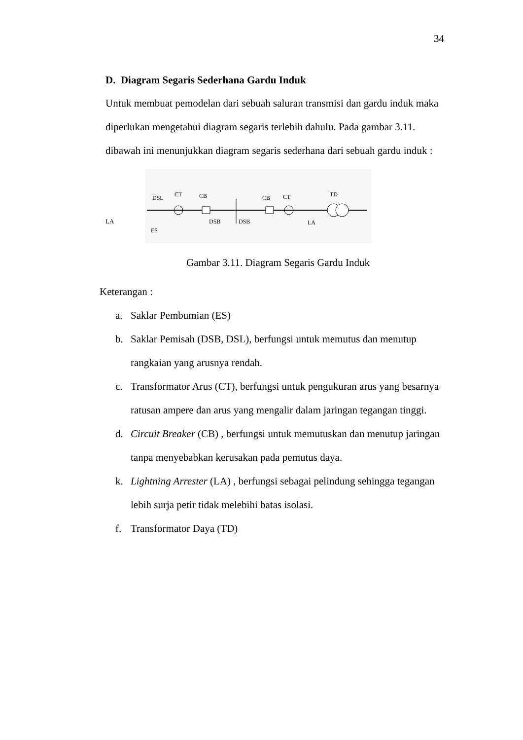34
D. Diagram Segaris Sederhana Gardu Induk
Untuk membuat pemodelan dari sebuah saluran transmisi dan gardu induk maka diperlukan mengetahui diagram segaris terlebih dahulu. Pada gambar 3.11. dibawah ini menunjukkan diagram segaris sederhana dari sebuah gardu induk :
LA
DSL
CT
CB
DSB
DSB
CB
CT
TD
ES
LA
Gambar 3.11. Diagram Segaris Gardu Induk
Keterangan :
a. Saklar Pembumian (ES)
b. Saklar Pemisah (DSB, DSL), berfungsi untuk memutus dan menutup rangkaian yang arusnya rendah.
c. Transformator Arus (CT), berfungsi untuk pengukuran arus yang besarnya ratusan ampere dan arus yang mengalir dalam jaringan tegangan tinggi.
d. Circuit Breaker (CB) , berfungsi untuk memutuskan dan menutup jaringan tanpa menyebabkan kerusakan pada pemutus daya.
k. Lightning Arrester (LA) , berfungsi sebagai pelindung sehingga tegangan lebih surja petir tidak melebihi batas isolasi.
f. Transformator Daya (TD)